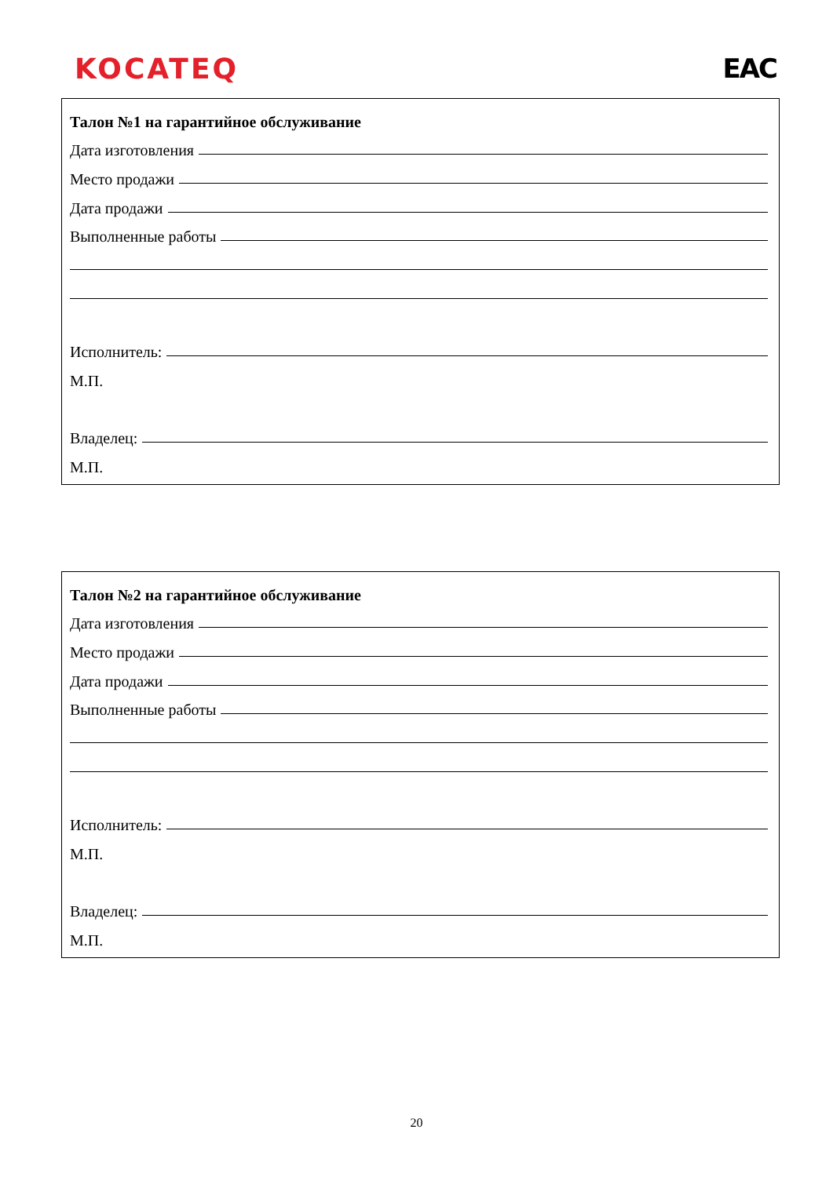KOCATEQ EAC
Талон №1 на гарантийное обслуживание
Дата изготовления
Место продажи
Дата продажи
Выполненные работы
Исполнитель:
М.П.
Владелец:
М.П.
Талон №2 на гарантийное обслуживание
Дата изготовления
Место продажи
Дата продажи
Выполненные работы
Исполнитель:
М.П.
Владелец:
М.П.
20